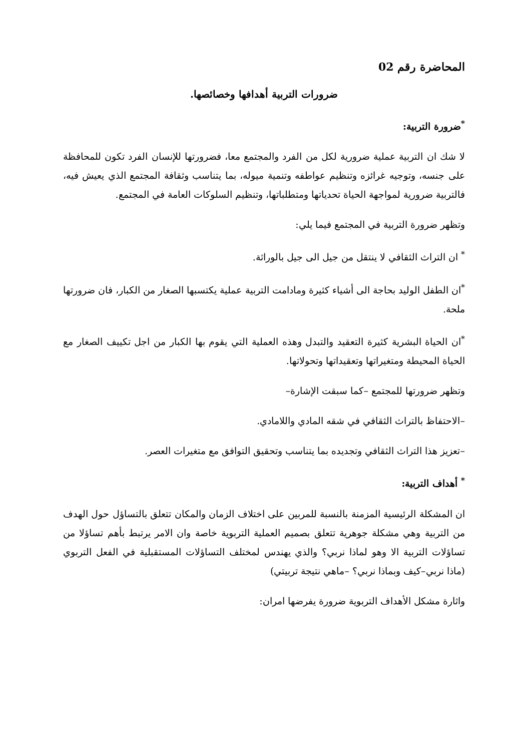المحاضرة رقم 02
ضرورات التربية أهدافها وخصائصها.
<sup>*</sup> ضرورة التربية:
لا شك ان التربية عملية ضرورية لكل من الفرد والمجتمع معا، فضرورتها للإنسان الفرد تكون للمحافظة على جنسه، وتوجيه غرائزه وتنظيم عواطفه وتنمية ميوله، بما يتناسب وثقافة المجتمع الذي يعيش فيه، فالتربية ضرورية لمواجهة الحياة تحدياتها ومتطلباتها، وتنظيم السلوكات العامة في المجتمع.
وتظهر ضرورة التربية في المجتمع فيما يلي:
<sup>*</sup> ان التراث الثقافي لا ينتقل من جيل الى جيل بالوراثة.
<sup>*</sup> ان الطفل الوليد بحاجة الى أشياء كثيرة ومادامت التربية عملية يكتسبها الصغار من الكبار، فان ضرورتها ملحة.
<sup>*</sup> ان الحياة البشرية كثيرة التعقيد والتبدل وهذه العملية التي يقوم بها الكبار من اجل تكييف الصغار مع الحياة المحيطة ومتغيراتها وتعقيداتها وتحولاتها.
وتظهر ضرورتها للمجتمع –كما سبقت الإشارة–
–الاحتفاظ بالتراث الثقافي في شقه المادي واللامادي.
–تعزيز هذا التراث الثقافي وتجديده بما يتناسب وتحقيق التوافق مع متغيرات العصر.
<sup>*</sup> أهداف التربية:
ان المشكلة الرئيسية المزمنة بالنسبة للمربين على اختلاف الزمان والمكان تتعلق بالتساؤل حول الهدف من التربية وهي مشكلة جوهرية تتعلق بصميم العملية التربوية خاصة وان الامر يرتبط بأهم تساؤلا من تساؤلات التربية الا وهو لماذا نربي؟ والذي يهندس لمختلف التساؤلات المستقبلية في الفعل التربوي (ماذا نربي–كيف وبماذا نربي؟ –ماهي نتيجة تربيتي)
واثارة مشكل الأهداف التربوية ضرورة يفرضها امران: